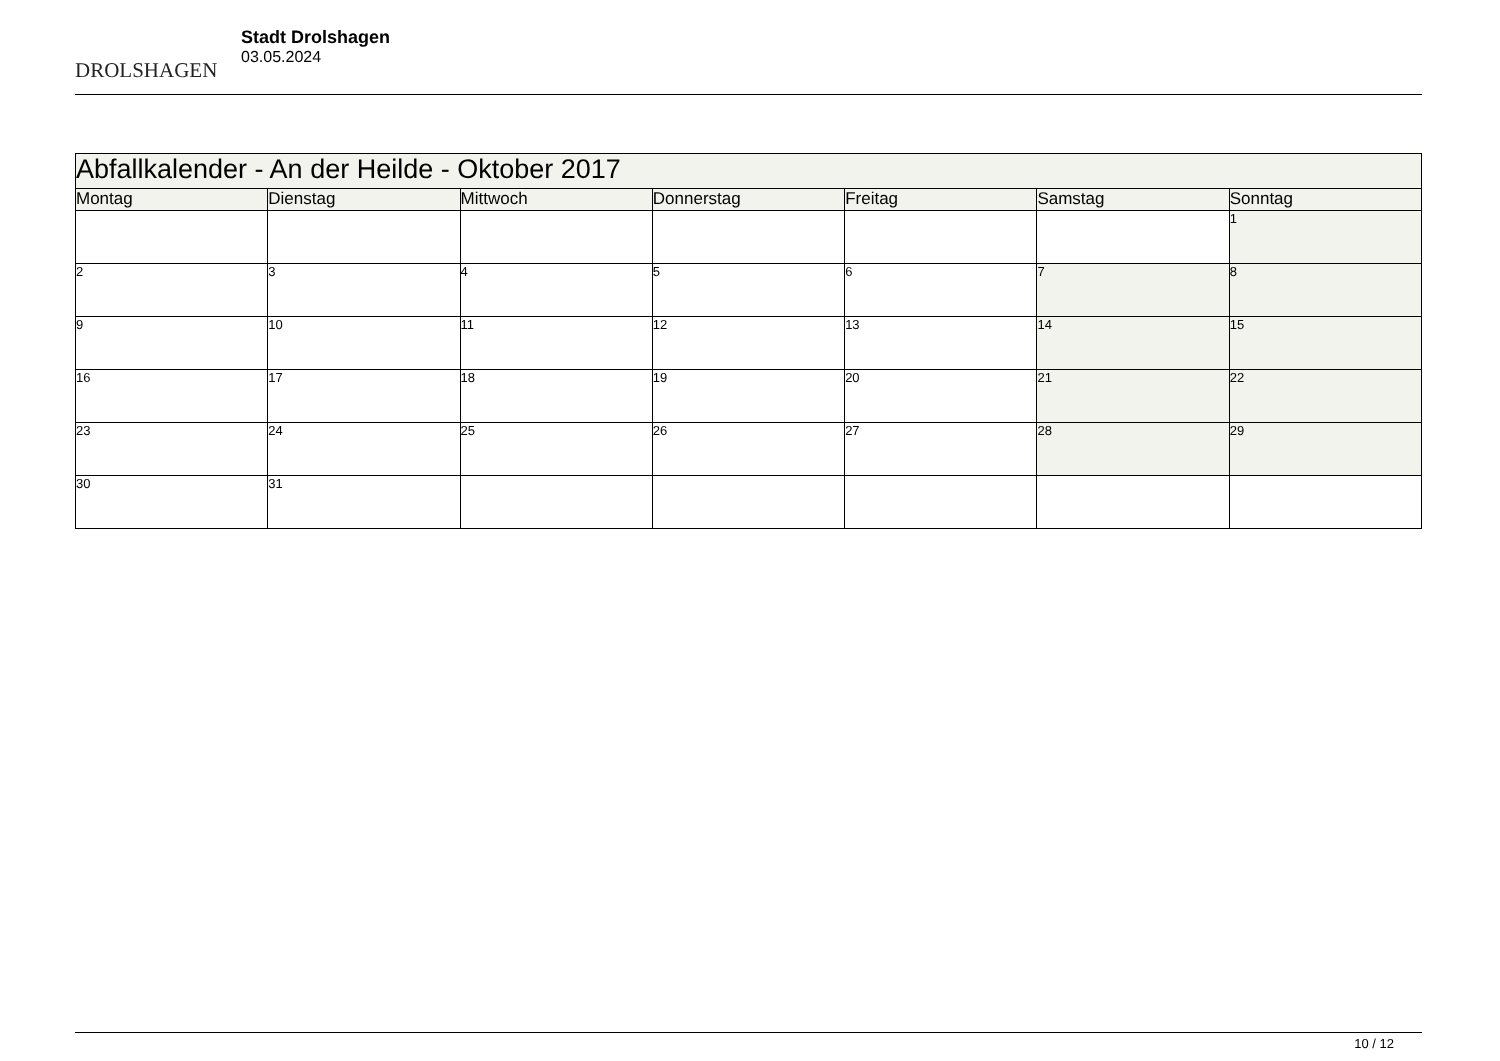DROLSHAGEN
Stadt Drolshagen
03.05.2024
| Abfallkalender - An der Heilde - Oktober 2017 | | | | | | |
| --- | --- | --- | --- | --- | --- | --- |
| Montag | Dienstag | Mittwoch | Donnerstag | Freitag | Samstag | Sonntag |
| | | | | | | 1 |
| 2 | 3 | 4 | 5 | 6 | 7 | 8 |
| 9 | 10 | 11 | 12 | 13 | 14 | 15 |
| 16 | 17 | 18 | 19 | 20 | 21 | 22 |
| 23 | 24 | 25 | 26 | 27 | 28 | 29 |
| 30 | 31 | | | | | |
10 / 12